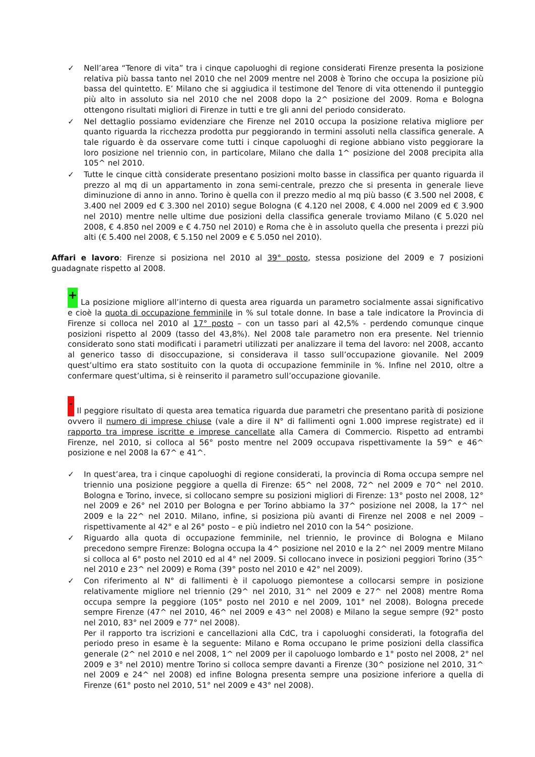✓ Nell’area “Tenore di vita” tra i cinque capoluoghi di regione considerati Firenze presenta la posizione relativa più bassa tanto nel 2010 che nel 2009 mentre nel 2008 è Torino che occupa la posizione più bassa del quintetto. E’ Milano che si aggiudica il testimone del Tenore di vita ottenendo il punteggio più alto in assoluto sia nel 2010 che nel 2008 dopo la 2^ posizione del 2009. Roma e Bologna ottengono risultati migliori di Firenze in tutti e tre gli anni del periodo considerato.
✓ Nel dettaglio possiamo evidenziare che Firenze nel 2010 occupa la posizione relativa migliore per quanto riguarda la ricchezza prodotta pur peggiorando in termini assoluti nella classifica generale. A tale riguardo è da osservare come tutti i cinque capoluoghi di regione abbiano visto peggiorare la loro posizione nel triennio con, in particolare, Milano che dalla 1^ posizione del 2008 precipita alla 105^ nel 2010.
✓ Tutte le cinque città considerate presentano posizioni molto basse in classifica per quanto riguarda il prezzo al mq di un appartamento in zona semi-centrale, prezzo che si presenta in generale lieve diminuzione di anno in anno. Torino è quella con il prezzo medio al mq più basso (€ 3.500 nel 2008, € 3.400 nel 2009 ed € 3.300 nel 2010) segue Bologna (€ 4.120 nel 2008, € 4.000 nel 2009 ed € 3.900 nel 2010) mentre nelle ultime due posizioni della classifica generale troviamo Milano (€ 5.020 nel 2008, € 4.850 nel 2009 e € 4.750 nel 2010) e Roma che è in assoluto quella che presenta i prezzi più alti (€ 5.400 nel 2008, € 5.150 nel 2009 e € 5.050 nel 2010).
Affari e lavoro: Firenze si posiziona nel 2010 al 39° posto, stessa posizione del 2009 e 7 posizioni guadagnate rispetto al 2008.
+ La posizione migliore all’interno di questa area riguarda un parametro socialmente assai significativo e cioè la quota di occupazione femminile in % sul totale donne. In base a tale indicatore la Provincia di Firenze si colloca nel 2010 al 17° posto – con un tasso pari al 42,5% - perdendo comunque cinque posizioni rispetto al 2009 (tasso del 43,8%). Nel 2008 tale parametro non era presente. Nel triennio considerato sono stati modificati i parametri utilizzati per analizzare il tema del lavoro: nel 2008, accanto al generico tasso di disoccupazione, si considerava il tasso sull’occupazione giovanile. Nel 2009 quest’ultimo era stato sostituito con la quota di occupazione femminile in %. Infine nel 2010, oltre a confermare quest’ultima, si è reinserito il parametro sull’occupazione giovanile.
- Il peggiore risultato di questa area tematica riguarda due parametri che presentano parità di posizione ovvero il numero di imprese chiuse (vale a dire il N° di fallimenti ogni 1.000 imprese registrate) ed il rapporto tra imprese iscritte e imprese cancellate alla Camera di Commercio. Rispetto ad entrambi Firenze, nel 2010, si colloca al 56° posto mentre nel 2009 occupava rispettivamente la 59^ e 46^ posizione e nel 2008 la 67^ e 41^.
✓ In quest’area, tra i cinque capoluoghi di regione considerati, la provincia di Roma occupa sempre nel triennio una posizione peggiore a quella di Firenze: 65^ nel 2008, 72^ nel 2009 e 70^ nel 2010. Bologna e Torino, invece, si collocano sempre su posizioni migliori di Firenze: 13° posto nel 2008, 12° nel 2009 e 26° nel 2010 per Bologna e per Torino abbiamo la 37^ posizione nel 2008, la 17^ nel 2009 e la 22^ nel 2010. Milano, infine, si posiziona più avanti di Firenze nel 2008 e nel 2009 – rispettivamente al 42° e al 26° posto – e più indietro nel 2010 con la 54^ posizione.
✓ Riguardo alla quota di occupazione femminile, nel triennio, le province di Bologna e Milano precedono sempre Firenze: Bologna occupa la 4^ posizione nel 2010 e la 2^ nel 2009 mentre Milano si colloca al 6° posto nel 2010 ed al 4° nel 2009. Si collocano invece in posizioni peggiori Torino (35^ nel 2010 e 23^ nel 2009) e Roma (39° posto nel 2010 e 42° nel 2009).
✓ Con riferimento al N° di fallimenti è il capoluogo piemontese a collocarsi sempre in posizione relativamente migliore nel triennio (29^ nel 2010, 31^ nel 2009 e 27^ nel 2008) mentre Roma occupa sempre la peggiore (105° posto nel 2010 e nel 2009, 101° nel 2008). Bologna precede sempre Firenze (47^ nel 2010, 46^ nel 2009 e 43^ nel 2008) e Milano la segue sempre (92° posto nel 2010, 83° nel 2009 e 77° nel 2008).
Per il rapporto tra iscrizioni e cancellazioni alla CdC, tra i capoluoghi considerati, la fotografia del periodo preso in esame è la seguente: Milano e Roma occupano le prime posizioni della classifica generale (2^ nel 2010 e nel 2008, 1^ nel 2009 per il capoluogo lombardo e 1° posto nel 2008, 2° nel 2009 e 3° nel 2010) mentre Torino si colloca sempre davanti a Firenze (30^ posizione nel 2010, 31^ nel 2009 e 24^ nel 2008) ed infine Bologna presenta sempre una posizione inferiore a quella di Firenze (61° posto nel 2010, 51° nel 2009 e 43° nel 2008).